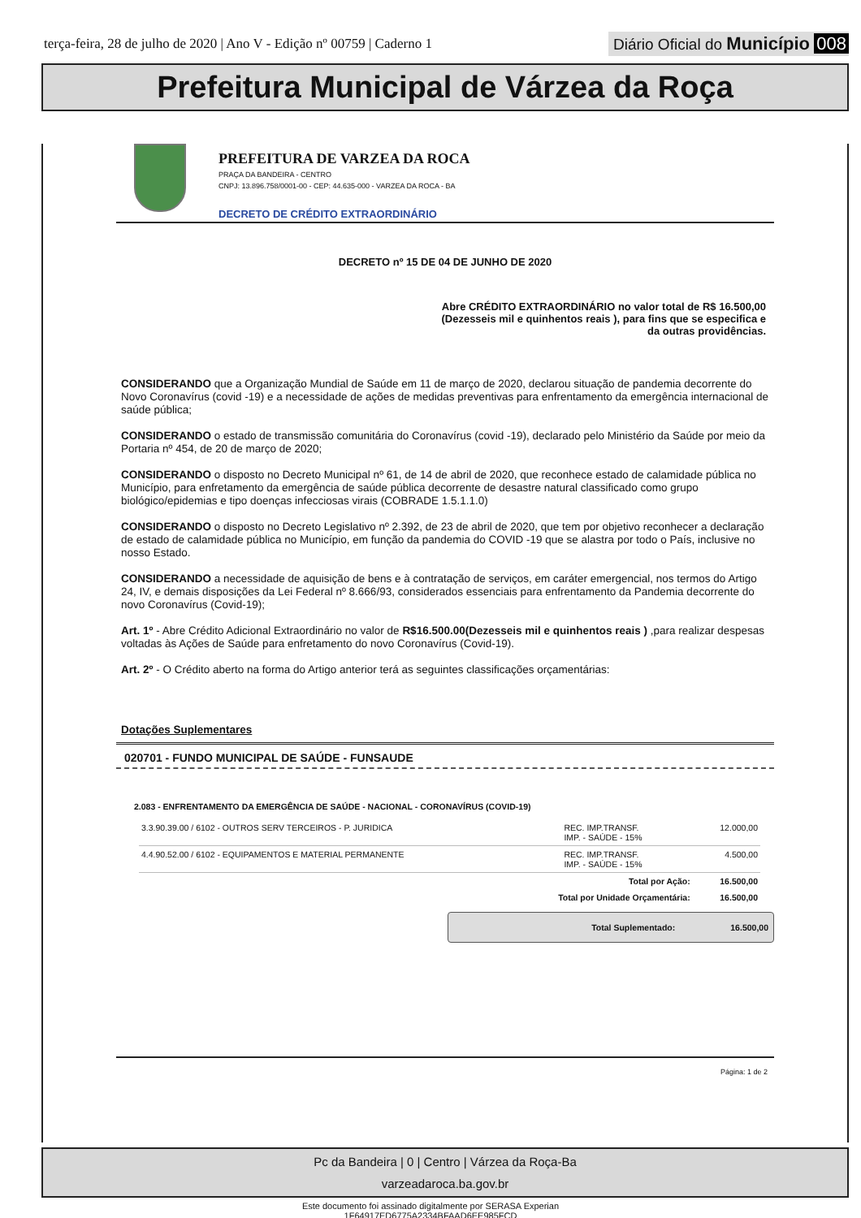terça-feira, 28 de julho de 2020 | Ano V - Edição nº 00759 | Caderno 1
Diário Oficial do Município 008
Prefeitura Municipal de Várzea da Roça
PREFEITURA DE VARZEA DA ROCA
PRAÇA DA BANDEIRA - CENTRO
CNPJ: 13.896.758/0001-00 - CEP: 44.635-000 - VARZEA DA ROCA - BA
DECRETO DE CRÉDITO EXTRAORDINÁRIO
DECRETO nº 15 DE 04 DE JUNHO DE 2020
Abre CRÉDITO EXTRAORDINÁRIO no valor total de R$ 16.500,00 (Dezesseis mil e quinhentos reais ), para fins que se especifica e da outras providências.
CONSIDERANDO que a Organização Mundial de Saúde em 11 de março de 2020, declarou situação de pandemia decorrente do Novo Coronavírus (covid -19) e a necessidade de ações de medidas preventivas para enfrentamento da emergência internacional de saúde pública;
CONSIDERANDO o estado de transmissão comunitária do Coronavírus (covid -19), declarado pelo Ministério da Saúde por meio da Portaria nº 454, de 20 de março de 2020;
CONSIDERANDO o disposto no Decreto Municipal nº 61, de 14 de abril de 2020, que reconhece estado de calamidade pública no Município, para enfretamento da emergência de saúde pública decorrente de desastre natural classificado como grupo biológico/epidemias e tipo doenças infecciosas virais (COBRADE 1.5.1.1.0)
CONSIDERANDO o disposto no Decreto Legislativo nº 2.392, de 23 de abril de 2020, que tem por objetivo reconhecer a declaração de estado de calamidade pública no Município, em função da pandemia do COVID -19 que se alastra por todo o País, inclusive no nosso Estado.
CONSIDERANDO a necessidade de aquisição de bens e à contratação de serviços, em caráter emergencial, nos termos do Artigo 24, IV, e demais disposições da Lei Federal nº 8.666/93, considerados essenciais para enfrentamento da Pandemia decorrente do novo Coronavírus (Covid-19);
Art. 1º - Abre Crédito Adicional Extraordinário no valor de R$16.500.00(Dezesseis mil e quinhentos reais ) ,para realizar despesas voltadas às Ações de Saúde para enfretamento do novo Coronavírus (Covid-19).
Art. 2º - O Crédito aberto na forma do Artigo anterior terá as seguintes classificações orçamentárias:
Dotações Suplementares
020701 - FUNDO MUNICIPAL DE SAÚDE - FUNSAUDE
2.083 - ENFRENTAMENTO DA EMERGÊNCIA DE SAÚDE - NACIONAL - CORONAVÍRUS (COVID-19)
| 3.3.90.39.00 / 6102 - OUTROS SERV TERCEIROS - P. JURIDICA | REC. IMP.TRANSF. IMP. - SAÚDE - 15% | 12.000,00 |
| 4.4.90.52.00 / 6102 - EQUIPAMENTOS E MATERIAL PERMANENTE | REC. IMP.TRANSF. IMP. - SAÚDE - 15% | 4.500,00 |
| Total por Ação: | | 16.500,00 |
| Total por Unidade Orçamentária: | | 16.500,00 |
Total Suplementado: 16.500,00
Página: 1 de 2
Pc da Bandeira | 0 | Centro | Várzea da Roça-Ba
varzeadaroca.ba.gov.br
Este documento foi assinado digitalmente por SERASA Experian
1F64917ED6775A2334BFAAD6EE985FCD